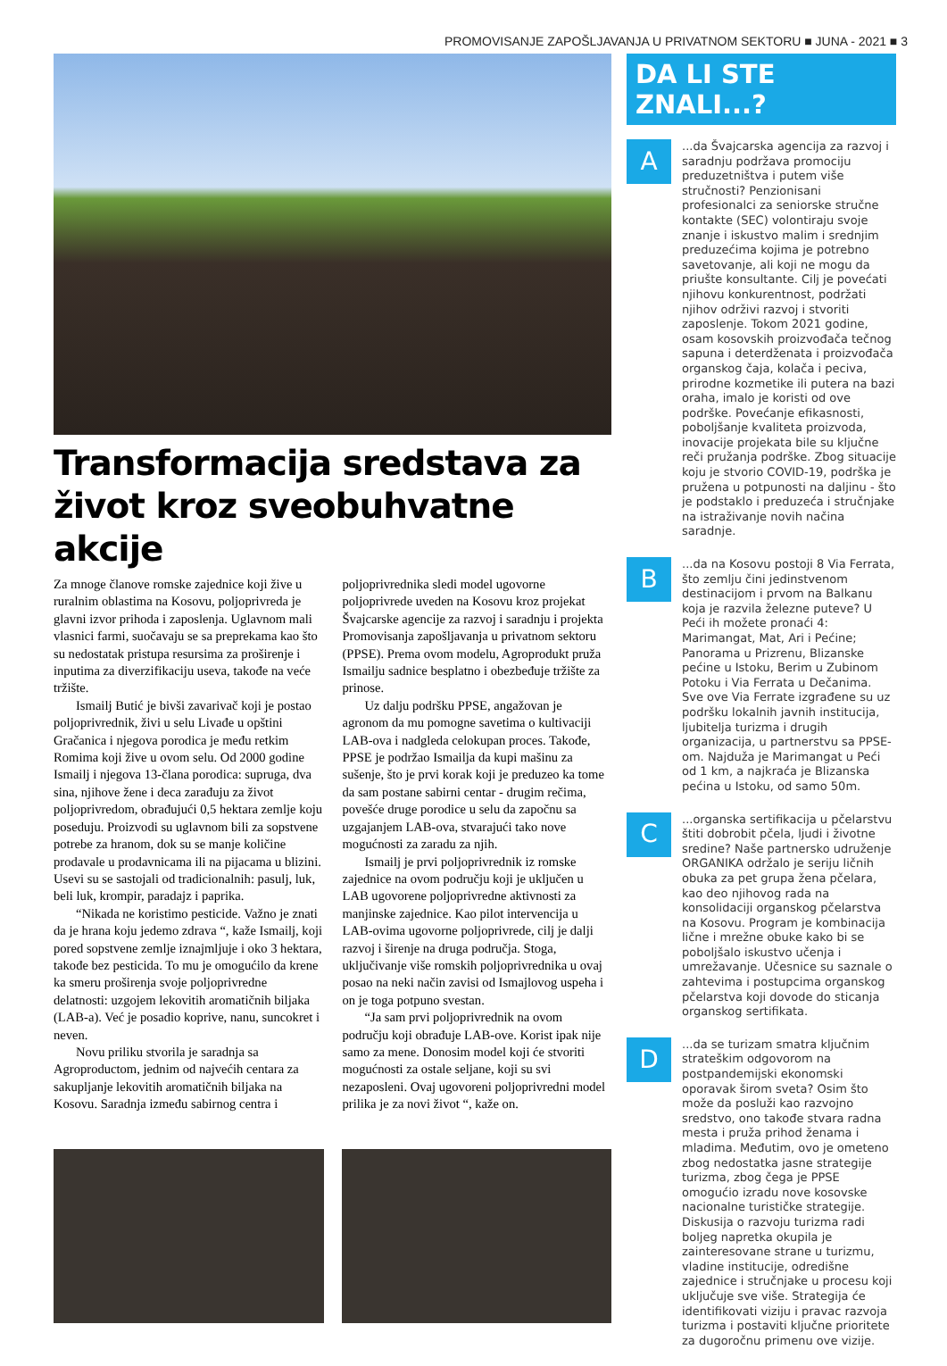PROMOVISANJE ZAPOŠLJAVANJA U PRIVATNOM SEKTORU ■ JUNA - 2021 ■ 3
Transformacija sredstava za život kroz sveobuhvatne akcije
Za mnoge članove romske zajednice koji žive u ruralnim oblastima na Kosovu, poljoprivreda je glavni izvor prihoda i zaposlenja. Uglavnom mali vlasnici farmi, suočavaju se sa preprekama kao što su nedostatak pristupa resursima za proširenje i inputima za diverzifikaciju useva, takođe na veće tržište.
Ismailj Butić je bivši zavarivač koji je postao poljoprivrednik, živi u selu Livađe u opštini Gračanica i njegova porodica je među retkim Romima koji žive u ovom selu. Od 2000 godine Ismailj i njegova 13-člana porodica: supruga, dva sina, njihove žene i deca zarađuju za život poljoprivredom, obrađujući 0,5 hektara zemlje koju poseduju. Proizvodi su uglavnom bili za sopstvene potrebe za hranom, dok su se manje količine prodavale u prodavnicama ili na pijacama u blizini. Usevi su se sastojali od tradicionalnih: pasulj, luk, beli luk, krompir, paradajz i paprika.
“Nikada ne koristimo pesticide. Važno je znati da je hrana koju jedemo zdrava “, kaže Ismailj, koji pored sopstvene zemlje iznajmljuje i oko 3 hektara, takođe bez pesticida. To mu je omogućilo da krene ka smeru proširenja svoje poljoprivredne delatnosti: uzgojem lekovitih aromatičnih biljaka (LAB-a). Već je posadio koprive, nanu, suncokret i neven.
Novu priliku stvorila je saradnja sa Agroproductom, jednim od najvećih centara za sakupljanje lekovitih aromatičnih biljaka na Kosovu. Saradnja između sabirnog centra i poljoprivrednika sledi model ugovorne poljoprivrede uveden na Kosovu kroz projekat Švajcarske agencije za razvoj i saradnju i projekta Promovisanja zapošljavanja u privatnom sektoru (PPSE). Prema ovom modelu, Agroprodukt pruža Ismailju sadnice besplatno i obezbeđuje tržište za prinose.
Uz dalju podršku PPSE, angažovan je agronom da mu pomogne savetima o kultivaciji LAB-ova i nadgleda celokupan proces. Takođe, PPSE je podržao Ismailja da kupi mašinu za sušenje, što je prvi korak koji je preduzeo ka tome da sam postane sabirni centar - drugim rečima, povešće druge porodice u selu da započnu sa uzgajanjem LAB-ova, stvarajući tako nove mogućnosti za zaradu za njih.
Ismailj je prvi poljoprivrednik iz romske zajednice na ovom području koji je uključen u LAB ugovorene poljoprivredne aktivnosti za manjinske zajednice. Kao pilot intervencija u LAB-ovima ugovorne poljoprivrede, cilj je dalji razvoj i širenje na druga područja. Stoga, uključivanje više romskih poljoprivrednika u ovaj posao na neki način zavisi od Ismajlovog uspeha i on je toga potpuno svestan.
“Ja sam prvi poljoprivrednik na ovom području koji obrađuje LAB-ove. Korist ipak nije samo za mene. Donosim model koji će stvoriti mogućnosti za ostale seljane, koji su svi nezaposleni. Ovaj ugovoreni poljoprivredni model prilika je za novi život “, kaže on.
DA LI STE ZNALI...?
A
...da Švajcarska agencija za razvoj i saradnju podržava promociju preduzetništva i putem više stručnosti? Penzionisani profesionalci za seniorske stručne kontakte (SEC) volontiraju svoje znanje i iskustvo malim i srednjim preduzećima kojima je potrebno savetovanje, ali koji ne mogu da priušte konsultante. Cilj je povećati njihovu konkurentnost, podržati njihov održivi razvoj i stvoriti zaposlenje. Tokom 2021 godine, osam kosovskih proizvođača tečnog sapuna i deterdženata i proizvođača organskog čaja, kolača i peciva, prirodne kozmetike ili putera na bazi oraha, imalo je koristi od ove podrške. Povećanje efikasnosti, poboljšanje kvaliteta proizvoda, inovacije projekata bile su ključne reči pružanja podrške. Zbog situacije koju je stvorio COVID-19, podrška je pružena u potpunosti na daljinu - što je podstaklo i preduzeća i stručnjake na istraživanje novih načina saradnje.
B
...da na Kosovu postoji 8 Via Ferrata, što zemlju čini jedinstvenom destinacijom i prvom na Balkanu koja je razvila železne puteve? U Peći ih možete pronaći 4: Marimangat, Mat, Ari i Pećine; Panorama u Prizrenu, Blizanske pećine u Istoku, Berim u Zubinom Potoku i Via Ferrata u Dečanima. Sve ove Via Ferrate izgrađene su uz podršku lokalnih javnih institucija, ljubitelja turizma i drugih organizacija, u partnerstvu sa PPSE-om. Najduža je Marimangat u Peći od 1 km, a najkraća je Blizanska pećina u Istoku, od samo 50m.
C
...organska sertifikacija u pčelarstvu štiti dobrobit pčela, ljudi i životne sredine? Naše partnersko udruženje ORGANIKA održalo je seriju ličnih obuka za pet grupa žena pčelara, kao deo njihovog rada na konsolidaciji organskog pčelarstva na Kosovu. Program je kombinacija lične i mrežne obuke kako bi se poboljšalo iskustvo učenja i umrežavanje. Učesnice su saznale o zahtevima i postupcima organskog pčelarstva koji dovode do sticanja organskog sertifikata.
D
...da se turizam smatra ključnim strateškim odgovorom na postpandemijski ekonomski oporavak širom sveta? Osim što može da posluži kao razvojno sredstvo, ono takođe stvara radna mesta i pruža prihod ženama i mladima. Međutim, ovo je ometeno zbog nedostatka jasne strategije turizma, zbog čega je PPSE omogućio izradu nove kosovske nacionalne turističke strategije. Diskusija o razvoju turizma radi boljeg napretka okupila je zainteresovane strane u turizmu, vladine institucije, odredišne zajednice i stručnjake u procesu koji uključuje sve više. Strategija će identifikovati viziju i pravac razvoja turizma i postaviti ključne prioritete za dugoročnu primenu ove vizije.